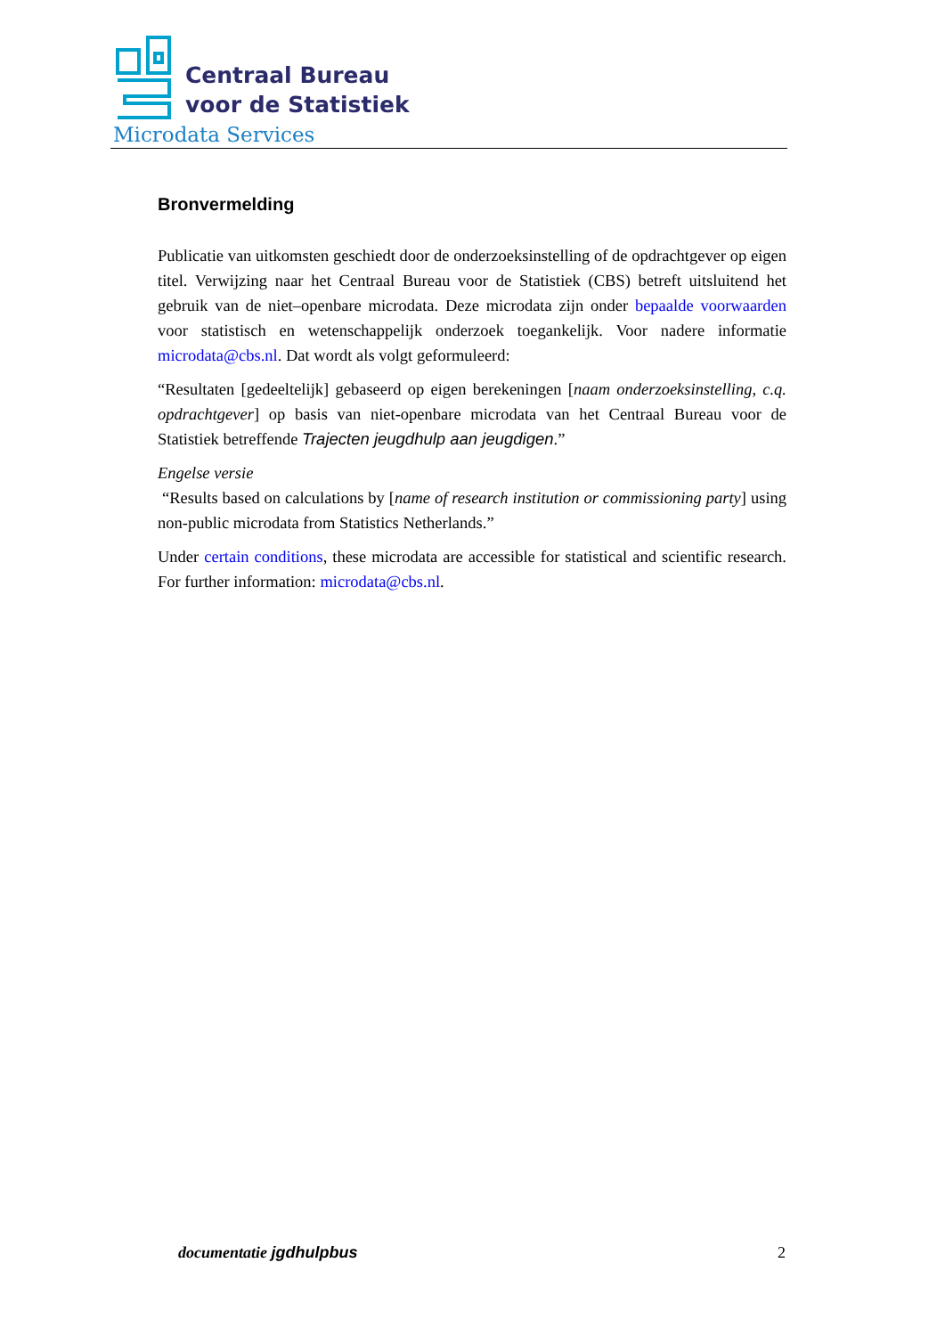Centraal Bureau
voor de Statistiek
Microdata Services
Bronvermelding
Publicatie van uitkomsten geschiedt door de onderzoeksinstelling of de opdrachtgever op eigen titel. Verwijzing naar het Centraal Bureau voor de Statistiek (CBS) betreft uitsluitend het gebruik van de niet–openbare microdata. Deze microdata zijn onder bepaalde voorwaarden voor statistisch en wetenschappelijk onderzoek toegankelijk. Voor nadere informatie microdata@cbs.nl. Dat wordt als volgt geformuleerd:
“Resultaten [gedeeltelijk] gebaseerd op eigen berekeningen [naam onderzoeksinstelling, c.q. opdrachtgever] op basis van niet-openbare microdata van het Centraal Bureau voor de Statistiek betreffende Trajecten jeugdhulp aan jeugdigen.”
Engelse versie
“Results based on calculations by [name of research institution or commissioning party] using non-public microdata from Statistics Netherlands.”
Under certain conditions, these microdata are accessible for statistical and scientific research. For further information: microdata@cbs.nl.
documentatie jgdhulpbus 2